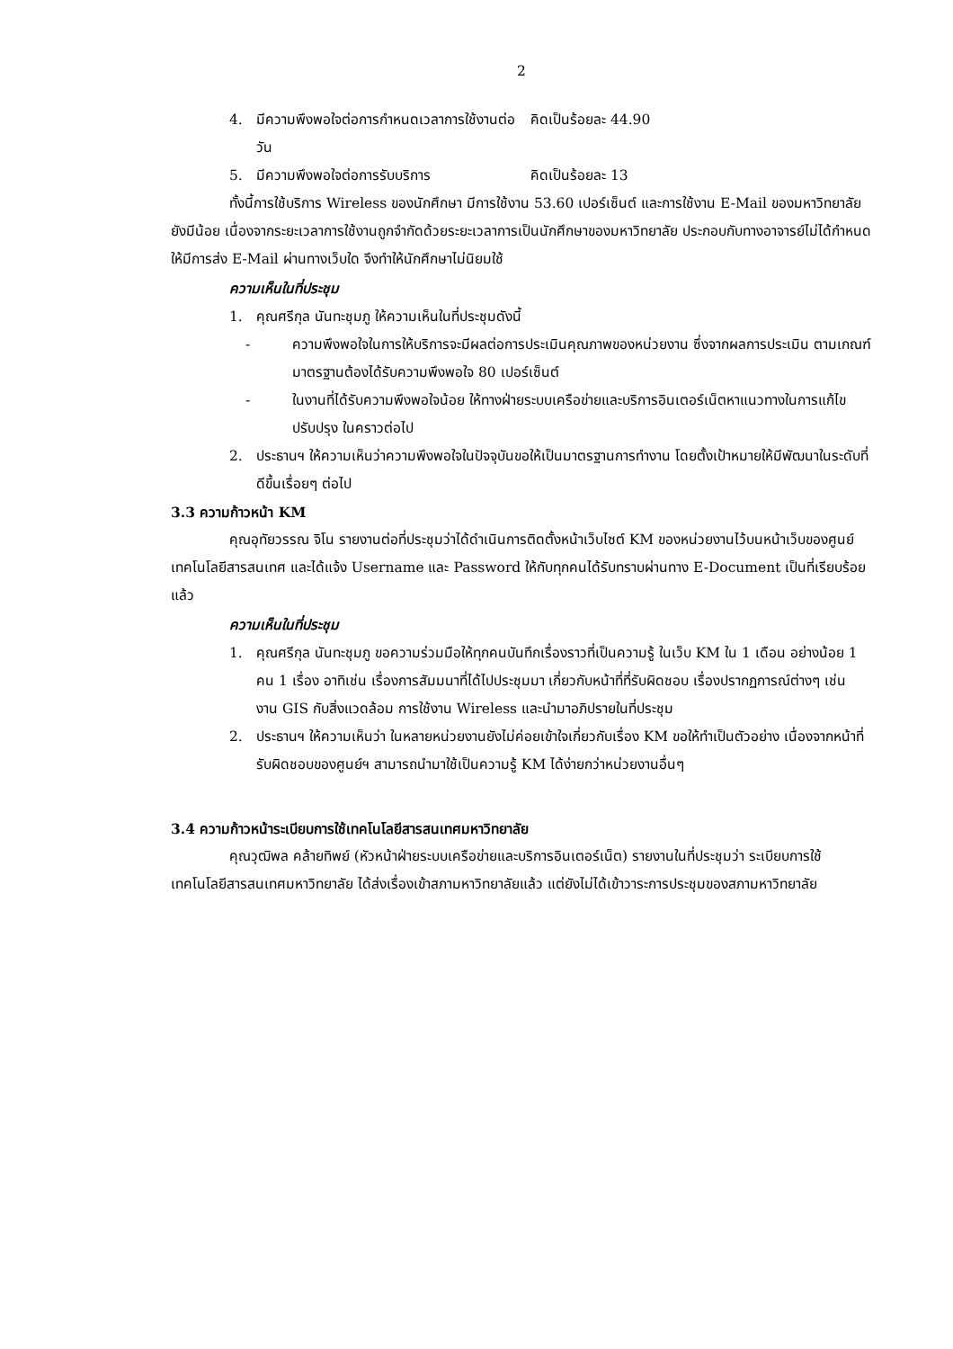2
4. มีความพึงพอใจต่อการกำหนดเวลาการใช้งานต่อวัน คิดเป็นร้อยละ 44.90
5. มีความพึงพอใจต่อการรับบริการ คิดเป็นร้อยละ 13
ทั้งนี้การใช้บริการ Wireless ของนักศึกษา มีการใช้งาน 53.60 เปอร์เซ็นต์ และการใช้งาน E-Mail ของมหาวิทยาลัยยังมีน้อย เนื่องจากระยะเวลาการใช้งานถูกจำกัดด้วยระยะเวลาการเป็นนักศึกษาของมหาวิทยาลัย ประกอบกับทางอาจารย์ไม่ได้กำหนดให้มีการส่ง E-Mail ผ่านทางเว็บใด จึงทำให้นักศึกษาไม่นิยมใช้
ความเห็นในที่ประชุม
1. คุณศรีกุล นันทะชุมภู ให้ความเห็นในที่ประชุมดังนี้
- ความพึงพอใจในการให้บริการจะมีผลต่อการประเมินคุณภาพของหน่วยงาน ซึ่งจากผลการประเมิน ตามเกณฑ์มาตรฐานต้องได้รับความพึงพอใจ 80 เปอร์เซ็นต์
- ในงานที่ได้รับความพึงพอใจน้อย ให้ทางฝ่ายระบบเครือข่ายและบริการอินเตอร์เน็ตหาแนวทางในการแก้ไขปรับปรุง ในคราวต่อไป
2. ประธานฯ ให้ความเห็นว่าความพึงพอใจในปัจจุบันขอให้เป็นมาตรฐานการทำงาน โดยตั้งเป้าหมายให้มีพัฒนาในระดับที่ดีขึ้นเรื่อยๆ ต่อไป
3.3 ความก้าวหน้า KM
คุณอุทัยวรรณ จิโน รายงานต่อที่ประชุมว่าได้ดำเนินการติดตั้งหน้าเว็บไซต์ KM ของหน่วยงานไว้บนหน้าเว็บของศูนย์เทคโนโลยีสารสนเทศ และได้แจ้ง Username และ Password ให้กับทุกคนได้รับทราบผ่านทาง E-Document เป็นที่เรียบร้อยแล้ว
ความเห็นในที่ประชุม
1. คุณศรีกุล นันทะชุมภู ขอความร่วมมือให้ทุกคนบันทึกเรื่องราวที่เป็นความรู้ ในเว็บ KM ใน 1 เดือน อย่างน้อย 1 คน 1 เรื่อง อาทิเช่น เรื่องการสัมมนาที่ได้ไปประชุมมา เกี่ยวกับหน้าที่ที่รับผิดชอบ เรื่องปรากฏการณ์ต่างๆ เช่น งาน GIS กับสิ่งแวดล้อม การใช้งาน Wireless และนำมาอภิปรายในที่ประชุม
2. ประธานฯ ให้ความเห็นว่า ในหลายหน่วยงานยังไม่ค่อยเข้าใจเกี่ยวกับเรื่อง KM ขอให้ทำเป็นตัวอย่าง เนื่องจากหน้าที่รับผิดชอบของศูนย์ฯ สามารถนำมาใช้เป็นความรู้ KM ได้ง่ายกว่าหน่วยงานอื่นๆ
3.4 ความก้าวหน้าระเบียบการใช้เทคโนโลยีสารสนเทศมหาวิทยาลัย
คุณวุฒิพล คล้ายทิพย์ (หัวหน้าฝ่ายระบบเครือข่ายและบริการอินเตอร์เน็ต) รายงานในที่ประชุมว่า ระเบียบการใช้เทคโนโลยีสารสนเทศมหาวิทยาลัย ได้ส่งเรื่องเข้าสภามหาวิทยาลัยแล้ว แต่ยังไม่ได้เข้าวาระการประชุมของสภามหาวิทยาลัย